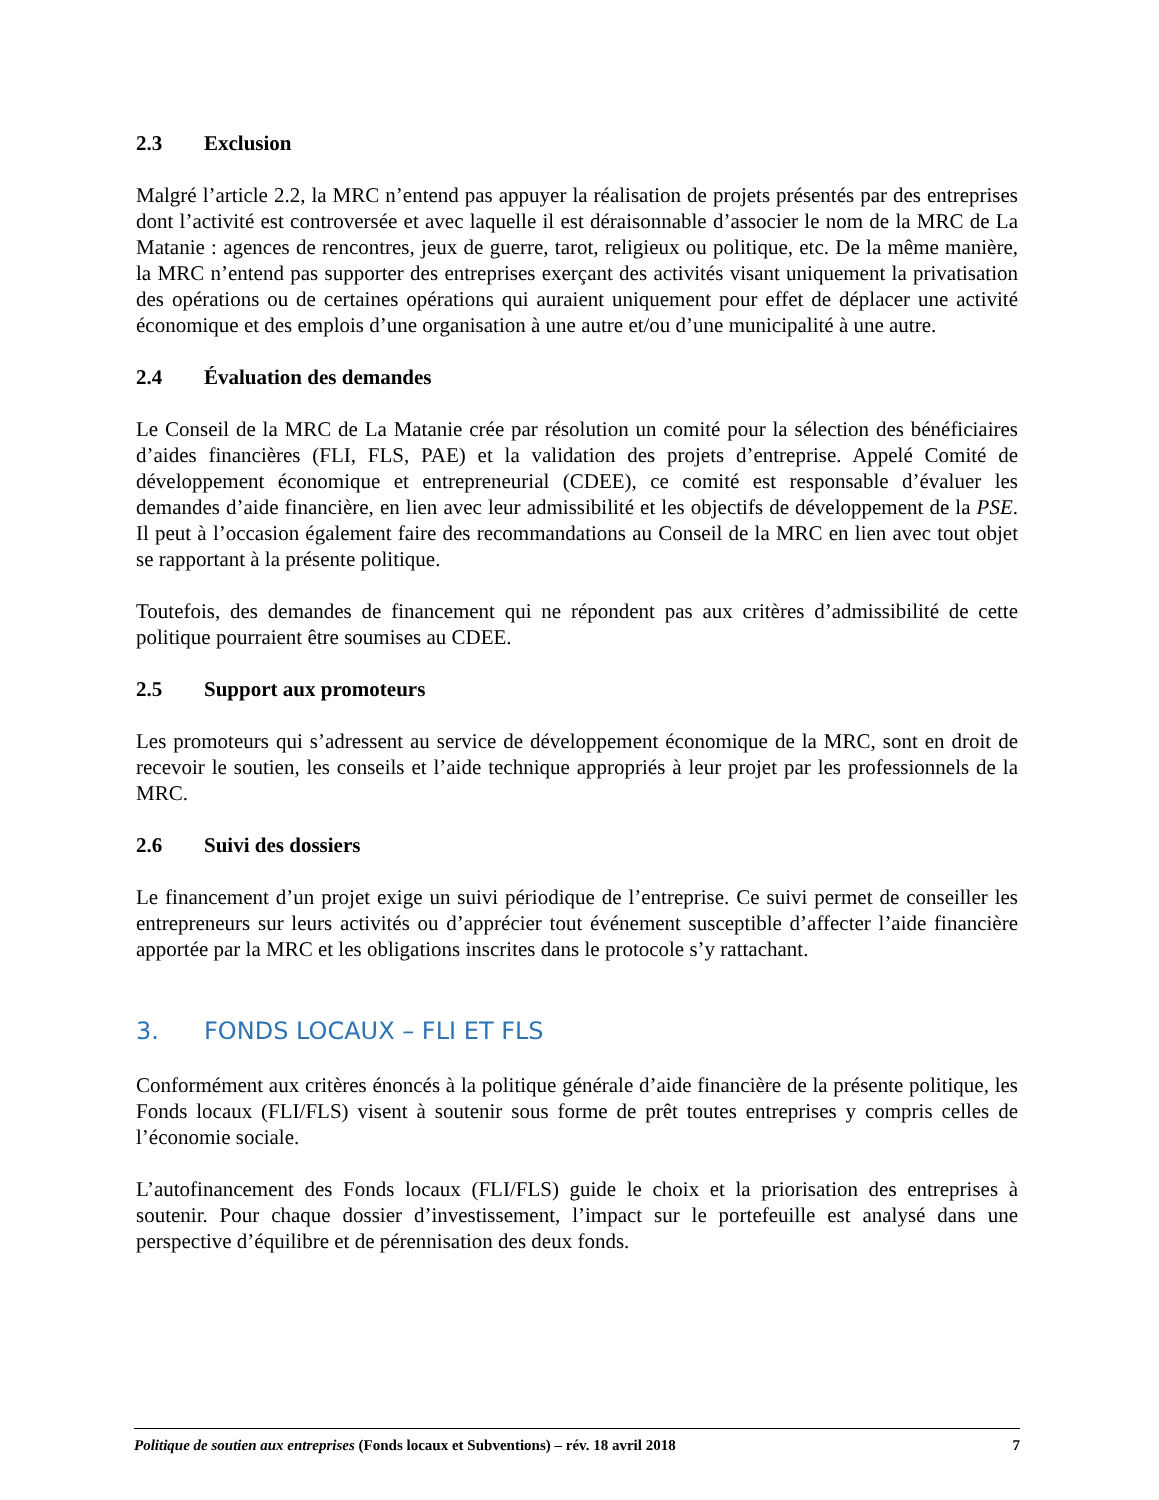2.3 Exclusion
Malgré l’article 2.2, la MRC n’entend pas appuyer la réalisation de projets présentés par des entreprises dont l’activité est controversée et avec laquelle il est déraisonnable d’associer le nom de la MRC de La Matanie : agences de rencontres, jeux de guerre, tarot, religieux ou politique, etc. De la même manière, la MRC n’entend pas supporter des entreprises exerçant des activités visant uniquement la privatisation des opérations ou de certaines opérations qui auraient uniquement pour effet de déplacer une activité économique et des emplois d’une organisation à une autre et/ou d’une municipalité à une autre.
2.4 Évaluation des demandes
Le Conseil de la MRC de La Matanie crée par résolution un comité pour la sélection des bénéficiaires d’aides financières (FLI, FLS, PAE) et la validation des projets d’entreprise. Appelé Comité de développement économique et entrepreneurial (CDEE), ce comité est responsable d’évaluer les demandes d’aide financière, en lien avec leur admissibilité et les objectifs de développement de la PSE. Il peut à l’occasion également faire des recommandations au Conseil de la MRC en lien avec tout objet se rapportant à la présente politique.
Toutefois, des demandes de financement qui ne répondent pas aux critères d’admissibilité de cette politique pourraient être soumises au CDEE.
2.5 Support aux promoteurs
Les promoteurs qui s’adressent au service de développement économique de la MRC, sont en droit de recevoir le soutien, les conseils et l’aide technique appropriés à leur projet par les professionnels de la MRC.
2.6 Suivi des dossiers
Le financement d’un projet exige un suivi périodique de l’entreprise. Ce suivi permet de conseiller les entrepreneurs sur leurs activités ou d’apprécier tout événement susceptible d’affecter l’aide financière apportée par la MRC et les obligations inscrites dans le protocole s’y rattachant.
3. FONDS LOCAUX – FLI ET FLS
Conformément aux critères énoncés à la politique générale d’aide financière de la présente politique, les Fonds locaux (FLI/FLS) visent à soutenir sous forme de prêt toutes entreprises y compris celles de l’économie sociale.
L’autofinancement des Fonds locaux (FLI/FLS) guide le choix et la priorisation des entreprises à soutenir. Pour chaque dossier d’investissement, l’impact sur le portefeuille est analysé dans une perspective d’équilibre et de pérennisation des deux fonds.
Politique de soutien aux entreprises (Fonds locaux et Subventions) – rév. 18 avril 2018 7